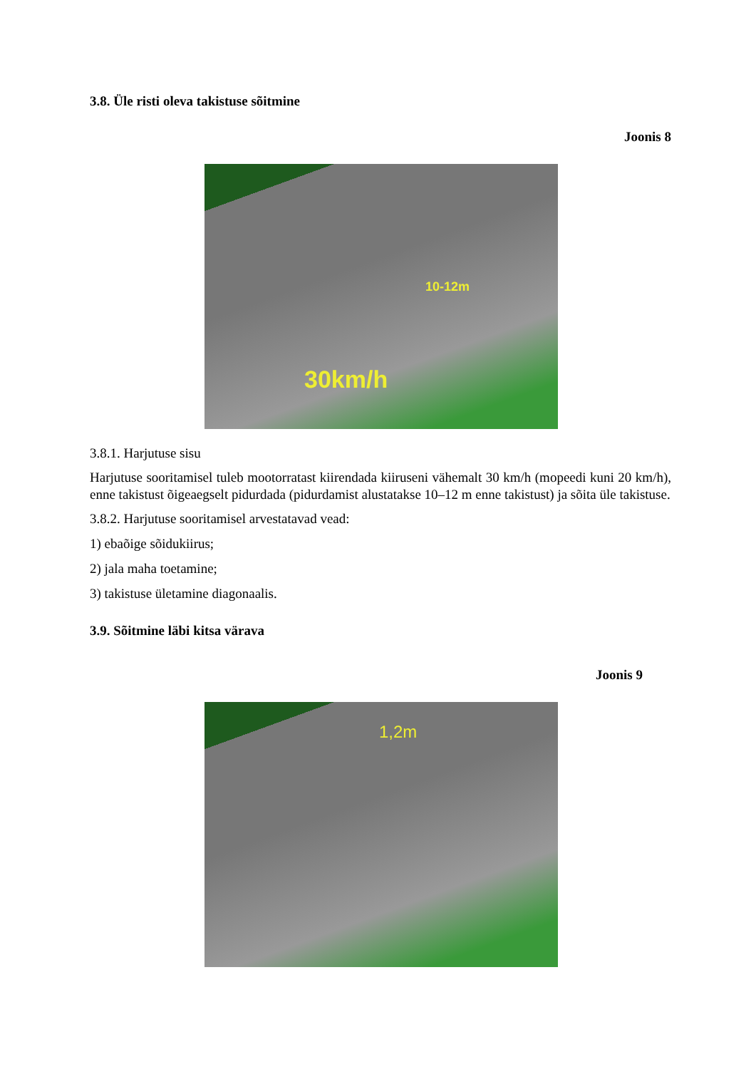3.8. Üle risti oleva takistuse sõitmine
Joonis 8
30km/h
10-12m
3.8.1. Harjutuse sisu
Harjutuse sooritamisel tuleb mootorratast kiirendada kiiruseni vähemalt 30 km/h (mopeedi kuni 20 km/h), enne takistust õigeaegselt pidurdada (pidurdamist alustatakse 10–12 m enne takistust) ja sõita üle takistuse.
3.8.2. Harjutuse sooritamisel arvestatavad vead:
1) ebaõige sõidukiirus;
2) jala maha toetamine;
3) takistuse ületamine diagonaalis.
3.9. Sõitmine läbi kitsa värava
Joonis 9
1,2m